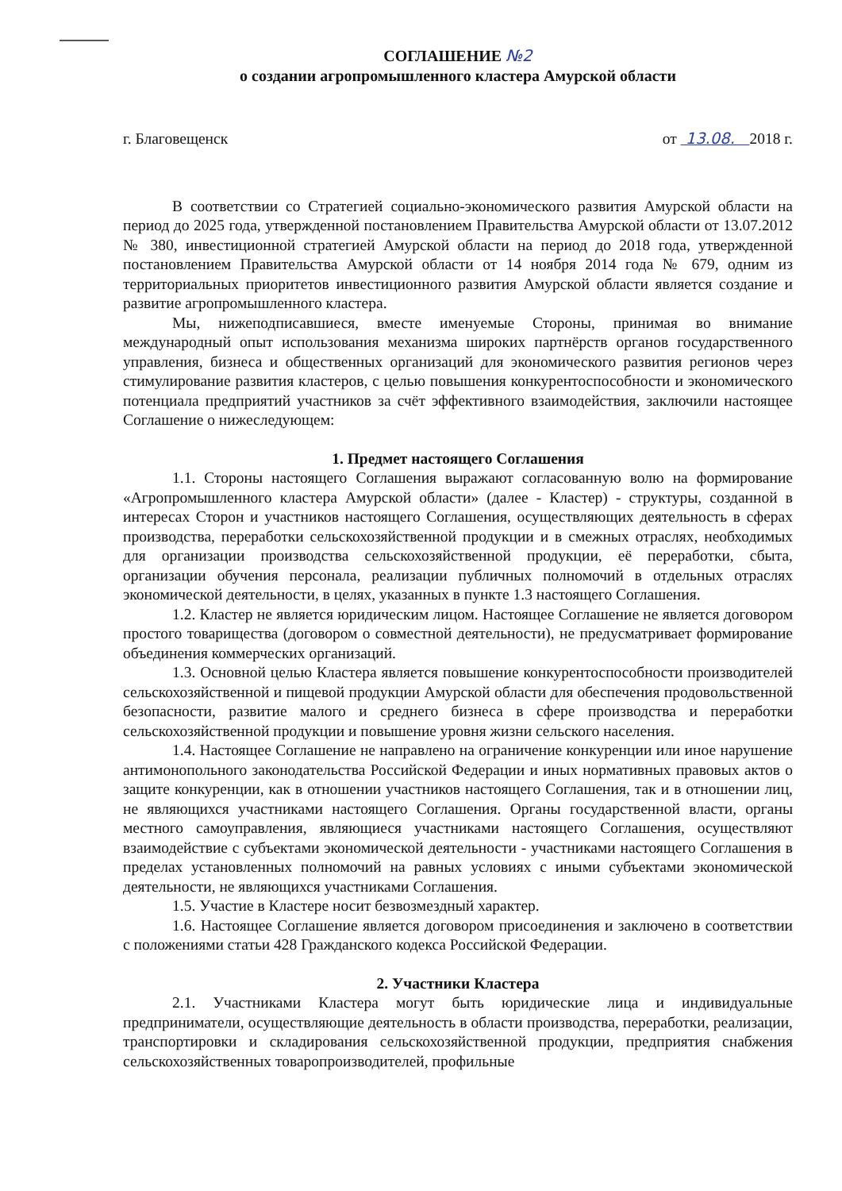СОГЛАШЕНИЕ №2
о создании агропромышленного кластера Амурской области
г. Благовещенск от 13.08. 2018 г.
В соответствии со Стратегией социально-экономического развития Амурской области на период до 2025 года, утвержденной постановлением Правительства Амурской области от 13.07.2012 № 380, инвестиционной стратегией Амурской области на период до 2018 года, утвержденной постановлением Правительства Амурской области от 14 ноября 2014 года № 679, одним из территориальных приоритетов инвестиционного развития Амурской области является создание и развитие агропромышленного кластера.
Мы, нижеподписавшиеся, вместе именуемые Стороны, принимая во внимание международный опыт использования механизма широких партнёрств органов государственного управления, бизнеса и общественных организаций для экономического развития регионов через стимулирование развития кластеров, с целью повышения конкурентоспособности и экономического потенциала предприятий участников за счёт эффективного взаимодействия, заключили настоящее Соглашение о нижеследующем:
1. Предмет настоящего Соглашения
1.1. Стороны настоящего Соглашения выражают согласованную волю на формирование «Агропромышленного кластера Амурской области» (далее - Кластер) - структуры, созданной в интересах Сторон и участников настоящего Соглашения, осуществляющих деятельность в сферах производства, переработки сельскохозяйственной продукции и в смежных отраслях, необходимых для организации производства сельскохозяйственной продукции, её переработки, сбыта, организации обучения персонала, реализации публичных полномочий в отдельных отраслях экономической деятельности, в целях, указанных в пункте 1.3 настоящего Соглашения.
1.2. Кластер не является юридическим лицом. Настоящее Соглашение не является договором простого товарищества (договором о совместной деятельности), не предусматривает формирование объединения коммерческих организаций.
1.3. Основной целью Кластера является повышение конкурентоспособности производителей сельскохозяйственной и пищевой продукции Амурской области для обеспечения продовольственной безопасности, развитие малого и среднего бизнеса в сфере производства и переработки сельскохозяйственной продукции и повышение уровня жизни сельского населения.
1.4. Настоящее Соглашение не направлено на ограничение конкуренции или иное нарушение антимонопольного законодательства Российской Федерации и иных нормативных правовых актов о защите конкуренции, как в отношении участников настоящего Соглашения, так и в отношении лиц, не являющихся участниками настоящего Соглашения. Органы государственной власти, органы местного самоуправления, являющиеся участниками настоящего Соглашения, осуществляют взаимодействие с субъектами экономической деятельности - участниками настоящего Соглашения в пределах установленных полномочий на равных условиях с иными субъектами экономической деятельности, не являющихся участниками Соглашения.
1.5. Участие в Кластере носит безвозмездный характер.
1.6. Настоящее Соглашение является договором присоединения и заключено в соответствии с положениями статьи 428 Гражданского кодекса Российской Федерации.
2. Участники Кластера
2.1. Участниками Кластера могут быть юридические лица и индивидуальные предприниматели, осуществляющие деятельность в области производства, переработки, реализации, транспортировки и складирования сельскохозяйственной продукции, предприятия снабжения сельскохозяйственных товаропроизводителей, профильные